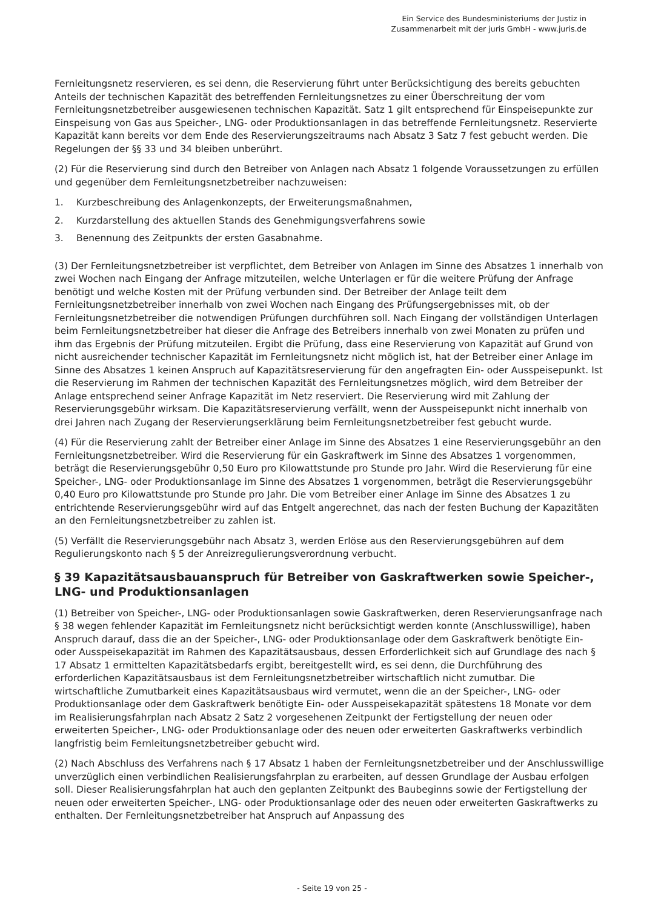Ein Service des Bundesministeriums der Justiz in
Zusammenarbeit mit der juris GmbH - www.juris.de
Fernleitungsnetz reservieren, es sei denn, die Reservierung führt unter Berücksichtigung des bereits gebuchten Anteils der technischen Kapazität des betreffenden Fernleitungsnetzes zu einer Überschreitung der vom Fernleitungsnetzbetreiber ausgewiesenen technischen Kapazität. Satz 1 gilt entsprechend für Einspeisepunkte zur Einspeisung von Gas aus Speicher-, LNG- oder Produktionsanlagen in das betreffende Fernleitungsnetz. Reservierte Kapazität kann bereits vor dem Ende des Reservierungszeitraums nach Absatz 3 Satz 7 fest gebucht werden. Die Regelungen der §§ 33 und 34 bleiben unberührt.
(2) Für die Reservierung sind durch den Betreiber von Anlagen nach Absatz 1 folgende Voraussetzungen zu erfüllen und gegenüber dem Fernleitungsnetzbetreiber nachzuweisen:
1. Kurzbeschreibung des Anlagenkonzepts, der Erweiterungsmaßnahmen,
2. Kurzdarstellung des aktuellen Stands des Genehmigungsverfahrens sowie
3. Benennung des Zeitpunkts der ersten Gasabnahme.
(3) Der Fernleitungsnetzbetreiber ist verpflichtet, dem Betreiber von Anlagen im Sinne des Absatzes 1 innerhalb von zwei Wochen nach Eingang der Anfrage mitzuteilen, welche Unterlagen er für die weitere Prüfung der Anfrage benötigt und welche Kosten mit der Prüfung verbunden sind. Der Betreiber der Anlage teilt dem Fernleitungsnetzbetreiber innerhalb von zwei Wochen nach Eingang des Prüfungsergebnisses mit, ob der Fernleitungsnetzbetreiber die notwendigen Prüfungen durchführen soll. Nach Eingang der vollständigen Unterlagen beim Fernleitungsnetzbetreiber hat dieser die Anfrage des Betreibers innerhalb von zwei Monaten zu prüfen und ihm das Ergebnis der Prüfung mitzuteilen. Ergibt die Prüfung, dass eine Reservierung von Kapazität auf Grund von nicht ausreichender technischer Kapazität im Fernleitungsnetz nicht möglich ist, hat der Betreiber einer Anlage im Sinne des Absatzes 1 keinen Anspruch auf Kapazitätsreservierung für den angefragten Ein- oder Ausspeisepunkt. Ist die Reservierung im Rahmen der technischen Kapazität des Fernleitungsnetzes möglich, wird dem Betreiber der Anlage entsprechend seiner Anfrage Kapazität im Netz reserviert. Die Reservierung wird mit Zahlung der Reservierungsgebühr wirksam. Die Kapazitätsreservierung verfällt, wenn der Ausspeisepunkt nicht innerhalb von drei Jahren nach Zugang der Reservierungserklärung beim Fernleitungsnetzbetreiber fest gebucht wurde.
(4) Für die Reservierung zahlt der Betreiber einer Anlage im Sinne des Absatzes 1 eine Reservierungsgebühr an den Fernleitungsnetzbetreiber. Wird die Reservierung für ein Gaskraftwerk im Sinne des Absatzes 1 vorgenommen, beträgt die Reservierungsgebühr 0,50 Euro pro Kilowattstunde pro Stunde pro Jahr. Wird die Reservierung für eine Speicher-, LNG- oder Produktionsanlage im Sinne des Absatzes 1 vorgenommen, beträgt die Reservierungsgebühr 0,40 Euro pro Kilowattstunde pro Stunde pro Jahr. Die vom Betreiber einer Anlage im Sinne des Absatzes 1 zu entrichtende Reservierungsgebühr wird auf das Entgelt angerechnet, das nach der festen Buchung der Kapazitäten an den Fernleitungsnetzbetreiber zu zahlen ist.
(5) Verfällt die Reservierungsgebühr nach Absatz 3, werden Erlöse aus den Reservierungsgebühren auf dem Regulierungskonto nach § 5 der Anreizregulierungsverordnung verbucht.
§ 39 Kapazitätsausbauanspruch für Betreiber von Gaskraftwerken sowie Speicher-, LNG- und Produktionsanlagen
(1) Betreiber von Speicher-, LNG- oder Produktionsanlagen sowie Gaskraftwerken, deren Reservierungsanfrage nach § 38 wegen fehlender Kapazität im Fernleitungsnetz nicht berücksichtigt werden konnte (Anschlusswillige), haben Anspruch darauf, dass die an der Speicher-, LNG- oder Produktionsanlage oder dem Gaskraftwerk benötigte Ein- oder Ausspeisekapazität im Rahmen des Kapazitätsausbaus, dessen Erforderlichkeit sich auf Grundlage des nach § 17 Absatz 1 ermittelten Kapazitätsbedarfs ergibt, bereitgestellt wird, es sei denn, die Durchführung des erforderlichen Kapazitätsausbaus ist dem Fernleitungsnetzbetreiber wirtschaftlich nicht zumutbar. Die wirtschaftliche Zumutbarkeit eines Kapazitätsausbaus wird vermutet, wenn die an der Speicher-, LNG- oder Produktionsanlage oder dem Gaskraftwerk benötigte Ein- oder Ausspeisekapazität spätestens 18 Monate vor dem im Realisierungsfahrplan nach Absatz 2 Satz 2 vorgesehenen Zeitpunkt der Fertigstellung der neuen oder erweiterten Speicher-, LNG- oder Produktionsanlage oder des neuen oder erweiterten Gaskraftwerks verbindlich langfristig beim Fernleitungsnetzbetreiber gebucht wird.
(2) Nach Abschluss des Verfahrens nach § 17 Absatz 1 haben der Fernleitungsnetzbetreiber und der Anschlusswillige unverzüglich einen verbindlichen Realisierungsfahrplan zu erarbeiten, auf dessen Grundlage der Ausbau erfolgen soll. Dieser Realisierungsfahrplan hat auch den geplanten Zeitpunkt des Baubeginns sowie der Fertigstellung der neuen oder erweiterten Speicher-, LNG- oder Produktionsanlage oder des neuen oder erweiterten Gaskraftwerks zu enthalten. Der Fernleitungsnetzbetreiber hat Anspruch auf Anpassung des
- Seite 19 von 25 -